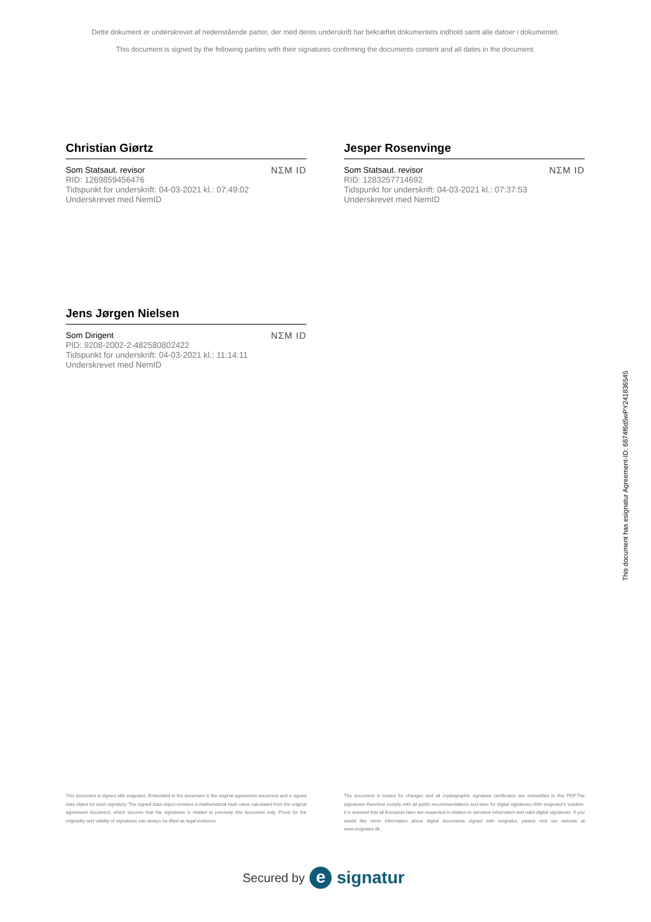Dette dokument er underskrevet af nedenstående parter, der med deres underskrift har bekræftet dokumentets indhold samt alle datoer i dokumentet.
This document is signed by the following parties with their signatures confirming the documents content and all dates in the document.
Christian Giørtz
Som Statsaut. revisor
RID: 1269859456476
Tidspunkt for underskrift: 04-03-2021 kl.: 07:49:02
Underskrevet med NemID
NΣM ID
Jesper Rosenvinge
Som Statsaut. revisor
RID: 1283257714692
Tidspunkt for underskrift: 04-03-2021 kl.: 07:37:53
Underskrevet med NemID
NΣM ID
Jens Jørgen Nielsen
Som Dirigent
PID: 9208-2002-2-482580802422
Tidspunkt for underskrift: 04-03-2021 kl.: 11:14:11
Underskrevet med NemID
NΣM ID
This document is signed with esignatur. Embedded in the document is the original agreement document and a signed data object for each signatory. The signed data object contains a mathematical hash value calculated from the original agreement document, which secures that the signatures is related to precisely this document only. Prove for the originality and validity of signatures can always be lifted as legal evidence.
The document is locked for changes and all cryptographic signature certificates are embedded in this PDF.The signatures therefore comply with all public recommendations and laws for digital signatures.With esignatur's solution, it is ensured that all European laws are respected in relation to sensitive information and valid digital signatures. If you would like more information about digital documents signed with esignatur, please visit our website at www.esignatur.dk.
Secured by e signatur
This document has esignatur Agreement-ID: 6874f6d5wPY241836545